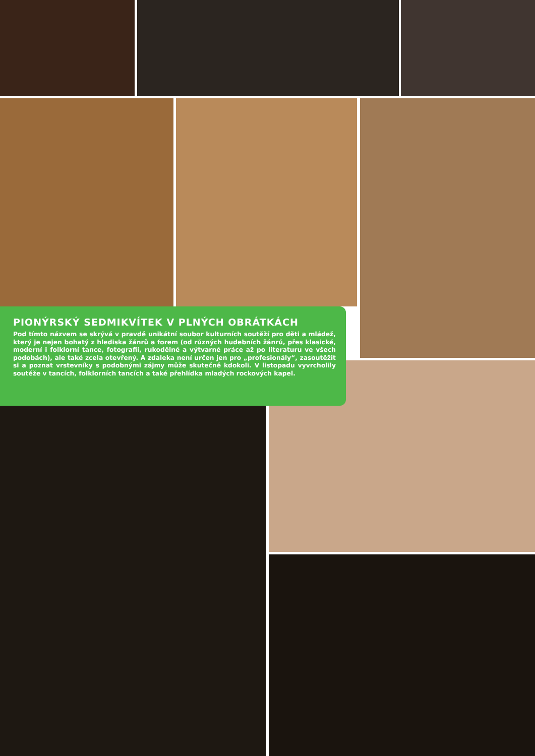PIONÝRSKÝ SEDMIKVÍTEK V PLNÝCH OBRÁTKÁCH
Pod tímto názvem se skrývá v pravdě unikátní soubor kulturních soutěží pro děti a mládež, který je nejen bohatý z hlediska žánrů a forem (od různých hudebních žánrů, přes klasické, moderní i folklorní tance, fotografii, rukodělné a výtvarné práce až po literaturu ve všech podobách), ale také zcela otevřený. A zdaleka není určen jen pro „profesionály“, zasoutěžit si a poznat vrstevníky s podobnými zájmy může skutečně kdokoli. V listopadu vyvrcholily soutěže v tancích, folklorních tancích a také přehlídka mladých rockových kapel.